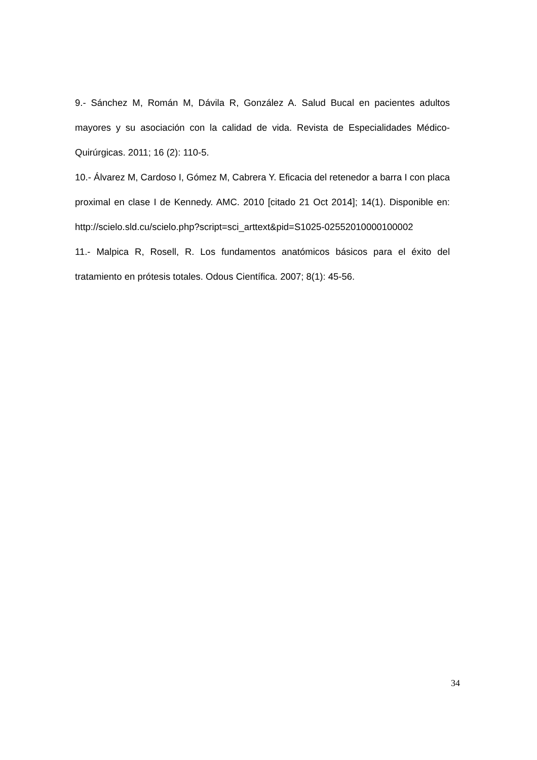9.- Sánchez M, Román M, Dávila R, González A. Salud Bucal en pacientes adultos mayores y su asociación con la calidad de vida. Revista de Especialidades Médico-Quirúrgicas. 2011; 16 (2): 110-5.
10.- Álvarez M, Cardoso I, Gómez M, Cabrera Y. Eficacia del retenedor a barra I con placa proximal en clase I de Kennedy. AMC. 2010 [citado 21 Oct 2014]; 14(1). Disponible en: http://scielo.sld.cu/scielo.php?script=sci_arttext&pid=S1025-02552010000100002
11.- Malpica R, Rosell, R. Los fundamentos anatómicos básicos para el éxito del tratamiento en prótesis totales. Odous Científica. 2007; 8(1): 45-56.
34